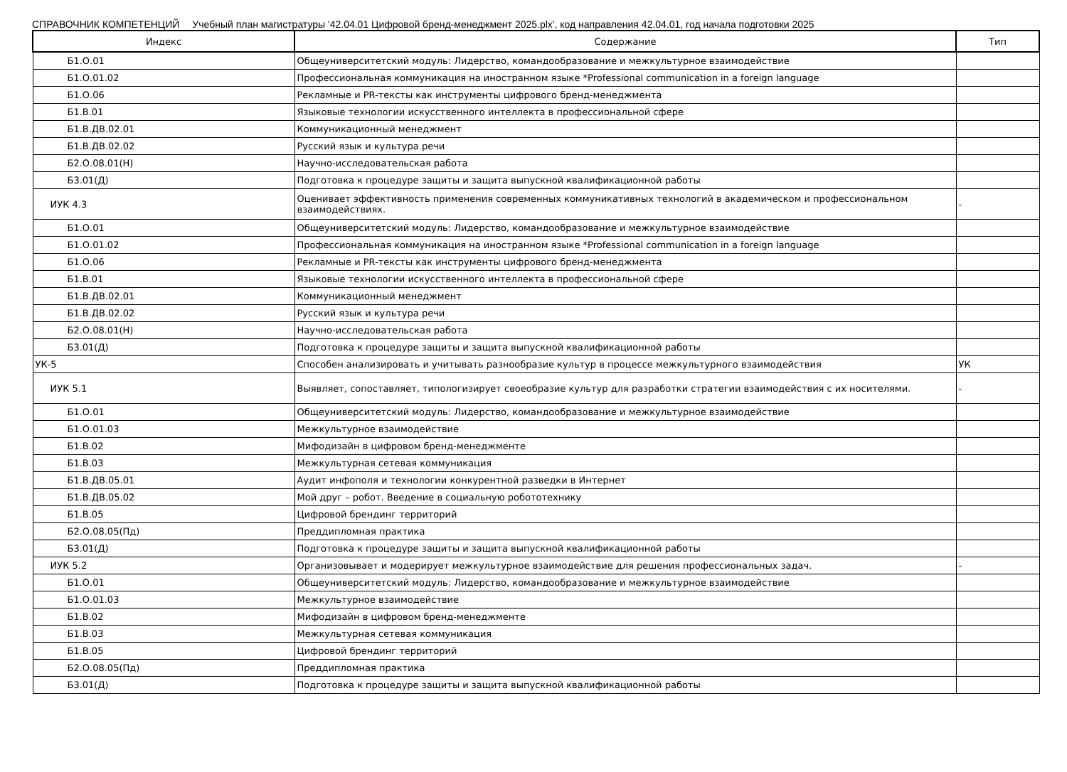СПРАВОЧНИК КОМПЕТЕНЦИЙ Учебный план магистратуры '42.04.01 Цифровой бренд-менеджмент 2025.plx', код направления 42.04.01, год начала подготовки 2025
| Индекс | Содержание | Тип |
| --- | --- | --- |
| Б1.О.01 | Общеуниверситетский модуль: Лидерство, командообразование и межкультурное взаимодействие | |
| Б1.О.01.02 | Профессиональная коммуникация на иностранном языке *Professional communication in a foreign language | |
| Б1.О.06 | Рекламные и PR-тексты как инструменты цифрового бренд-менеджмента | |
| Б1.В.01 | Языковые технологии искусственного интеллекта в профессиональной сфере | |
| Б1.В.ДВ.02.01 | Коммуникационный менеджмент | |
| Б1.В.ДВ.02.02 | Русский язык и культура речи | |
| Б2.О.08.01(Н) | Научно-исследовательская работа | |
| Б3.01(Д) | Подготовка к процедуре защиты и защита выпускной квалификационной работы | |
| ИУК 4.3 | Оценивает эффективность применения современных коммуникативных технологий в академическом и профессиональном взаимодействиях. | - |
| Б1.О.01 | Общеуниверситетский модуль: Лидерство, командообразование и межкультурное взаимодействие | |
| Б1.О.01.02 | Профессиональная коммуникация на иностранном языке *Professional communication in a foreign language | |
| Б1.О.06 | Рекламные и PR-тексты как инструменты цифрового бренд-менеджмента | |
| Б1.В.01 | Языковые технологии искусственного интеллекта в профессиональной сфере | |
| Б1.В.ДВ.02.01 | Коммуникационный менеджмент | |
| Б1.В.ДВ.02.02 | Русский язык и культура речи | |
| Б2.О.08.01(Н) | Научно-исследовательская работа | |
| Б3.01(Д) | Подготовка к процедуре защиты и защита выпускной квалификационной работы | |
| УК-5 | Способен анализировать и учитывать разнообразие культур в процессе межкультурного взаимодействия | УК |
| ИУК 5.1 | Выявляет, сопоставляет, типологизирует своеобразие культур для разработки стратегии взаимодействия с их носителями. | - |
| Б1.О.01 | Общеуниверситетский модуль: Лидерство, командообразование и межкультурное взаимодействие | |
| Б1.О.01.03 | Межкультурное взаимодействие | |
| Б1.В.02 | Мифодизайн в цифровом бренд-менеджменте | |
| Б1.В.03 | Межкультурная сетевая коммуникация | |
| Б1.В.ДВ.05.01 | Аудит инфополя и технологии конкурентной разведки в Интернет | |
| Б1.В.ДВ.05.02 | Мой друг – робот. Введение в социальную робототехнику | |
| Б1.В.05 | Цифровой брендинг территорий | |
| Б2.О.08.05(Пд) | Преддипломная практика | |
| Б3.01(Д) | Подготовка к процедуре защиты и защита выпускной квалификационной работы | |
| ИУК 5.2 | Организовывает и модерирует межкультурное взаимодействие для решения профессиональных задач. | - |
| Б1.О.01 | Общеуниверситетский модуль: Лидерство, командообразование и межкультурное взаимодействие | |
| Б1.О.01.03 | Межкультурное взаимодействие | |
| Б1.В.02 | Мифодизайн в цифровом бренд-менеджменте | |
| Б1.В.03 | Межкультурная сетевая коммуникация | |
| Б1.В.05 | Цифровой брендинг территорий | |
| Б2.О.08.05(Пд) | Преддипломная практика | |
| Б3.01(Д) | Подготовка к процедуре защиты и защита выпускной квалификационной работы | |